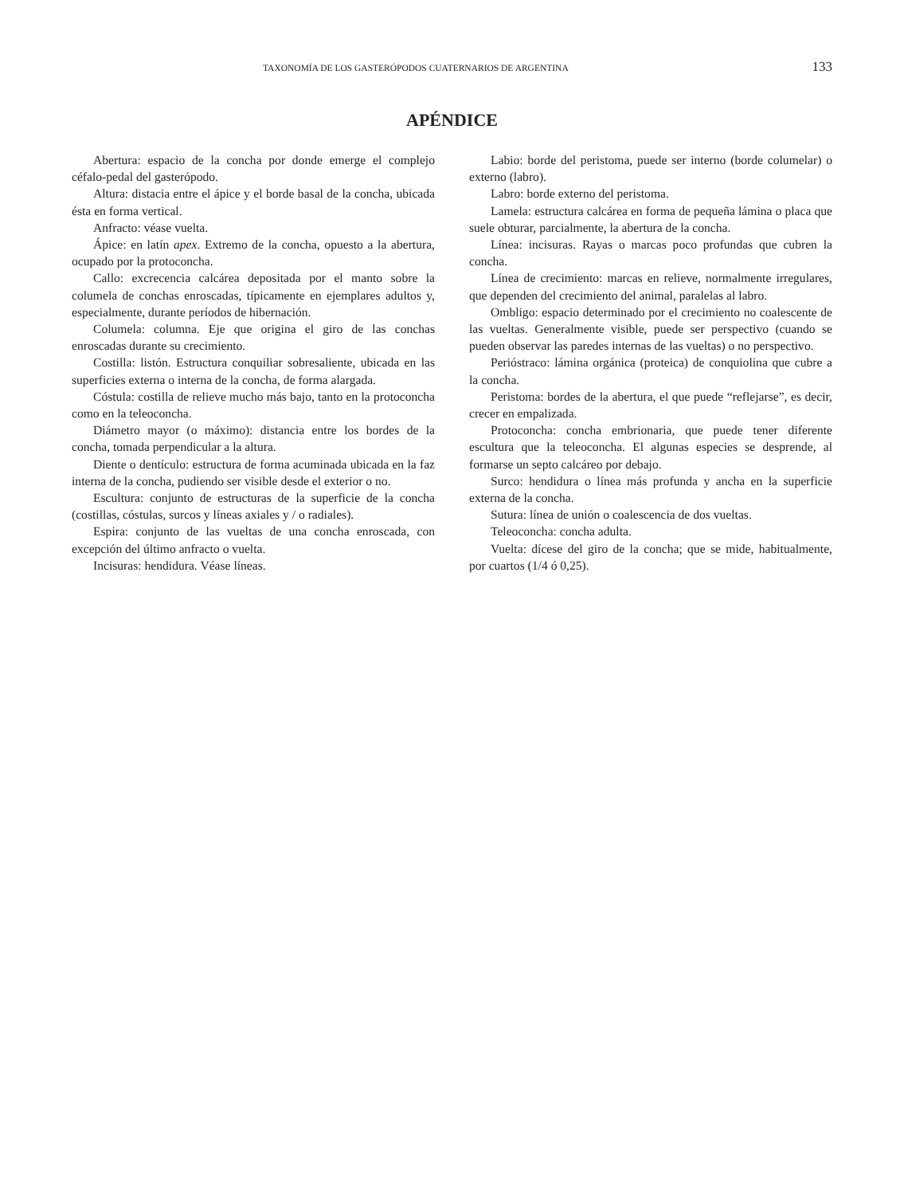TAXONOMÍA DE LOS GASTERÓPODOS CUATERNARIOS DE ARGENTINA 133
APÉNDICE
Abertura: espacio de la concha por donde emerge el complejo céfalo-pedal del gasterópodo.
Altura: distacia entre el ápice y el borde basal de la concha, ubicada ésta en forma vertical.
Anfracto: véase vuelta.
Ápice: en latín apex. Extremo de la concha, opuesto a la abertura, ocupado por la protoconcha.
Callo: excrecencia calcárea depositada por el manto sobre la columela de conchas enroscadas, típicamente en ejemplares adultos y, especialmente, durante períodos de hibernación.
Columela: columna. Eje que origina el giro de las conchas enroscadas durante su crecimiento.
Costilla: listón. Estructura conquiliar sobresaliente, ubicada en las superficies externa o interna de la concha, de forma alargada.
Cóstula: costilla de relieve mucho más bajo, tanto en la protoconcha como en la teleoconcha.
Diámetro mayor (o máximo): distancia entre los bordes de la concha, tomada perpendicular a la altura.
Diente o dentículo: estructura de forma acuminada ubicada en la faz interna de la concha, pudiendo ser visible desde el exterior o no.
Escultura: conjunto de estructuras de la superficie de la concha (costillas, cóstulas, surcos y líneas axiales y / o radiales).
Espira: conjunto de las vueltas de una concha enroscada, con excepción del último anfracto o vuelta.
Incisuras: hendidura. Véase líneas.
Labio: borde del peristoma, puede ser interno (borde columelar) o externo (labro).
Labro: borde externo del peristoma.
Lamela: estructura calcárea en forma de pequeña lámina o placa que suele obturar, parcialmente, la abertura de la concha.
Línea: incisuras. Rayas o marcas poco profundas que cubren la concha.
Línea de crecimiento: marcas en relieve, normalmente irregulares, que dependen del crecimiento del animal, paralelas al labro.
Ombligo: espacio determinado por el crecimiento no coalescente de las vueltas. Generalmente visible, puede ser perspectivo (cuando se pueden observar las paredes internas de las vueltas) o no perspectivo.
Perióstraco: lámina orgánica (proteica) de conquiolina que cubre a la concha.
Peristoma: bordes de la abertura, el que puede “reflejarse”, es decir, crecer en empalizada.
Protoconcha: concha embrionaria, que puede tener diferente escultura que la teleoconcha. El algunas especies se desprende, al formarse un septo calcáreo por debajo.
Surco: hendidura o línea más profunda y ancha en la superficie externa de la concha.
Sutura: línea de unión o coalescencia de dos vueltas.
Teleoconcha: concha adulta.
Vuelta: dícese del giro de la concha; que se mide, habitualmente, por cuartos (1/4 ó 0,25).